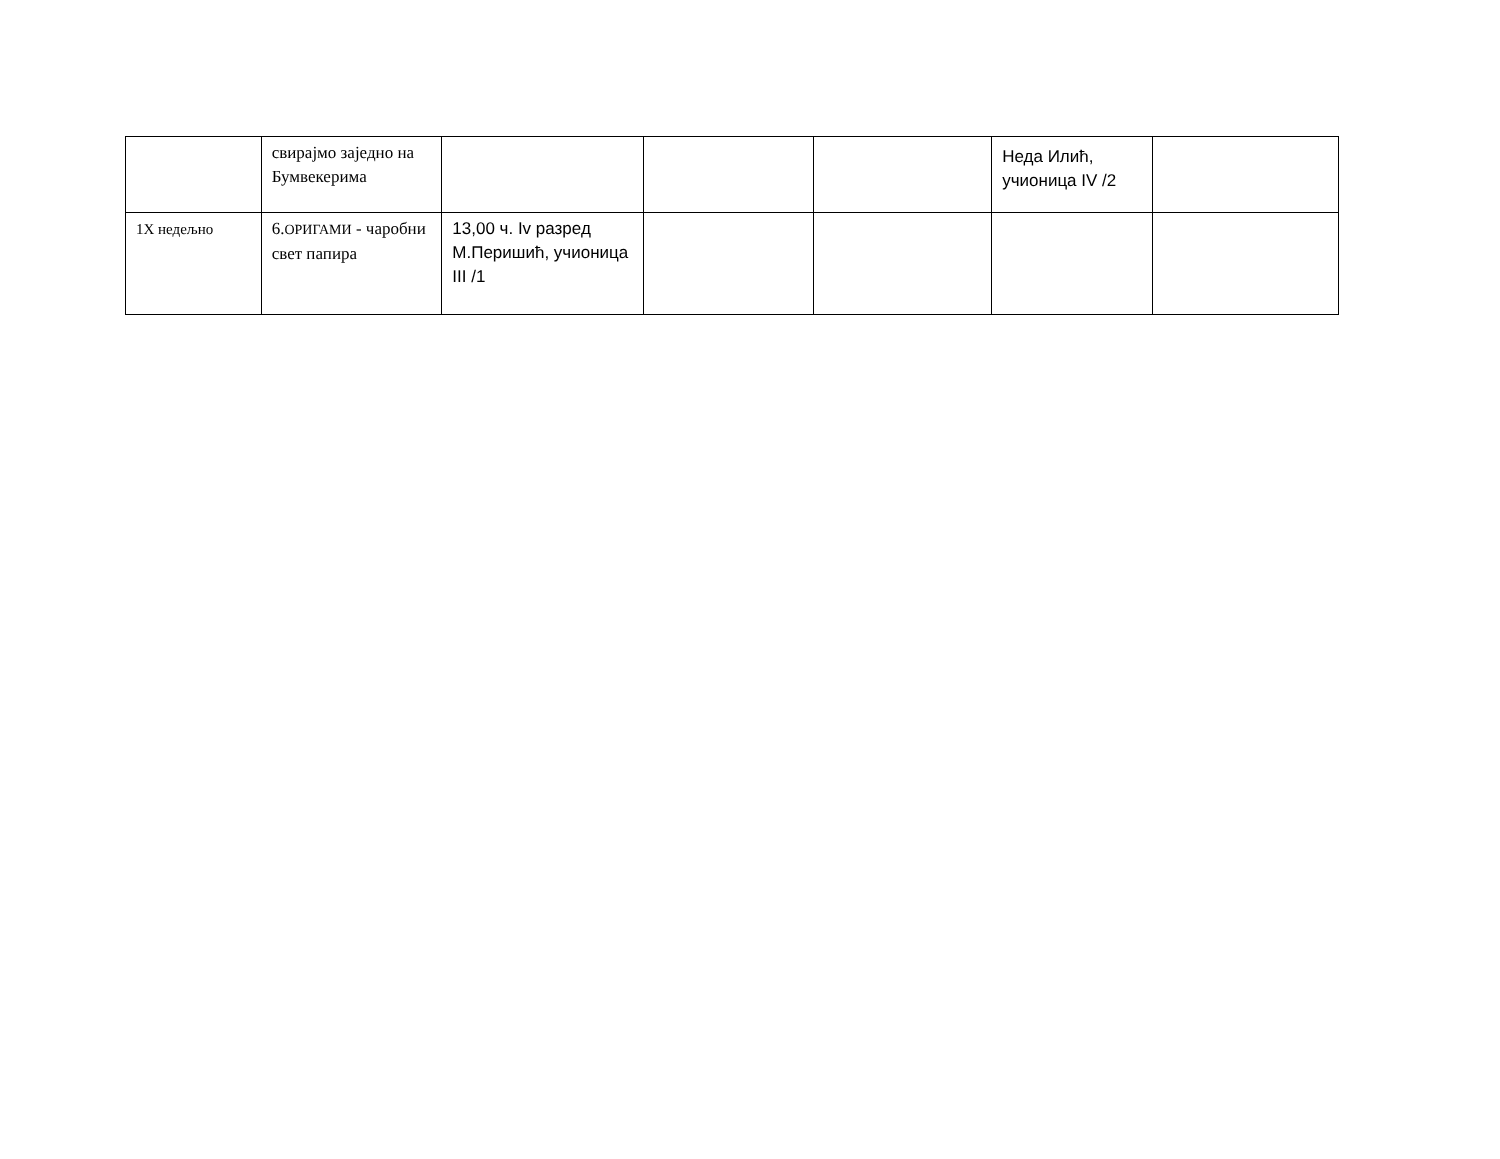| | свирајмо заједно на Бумвекерима | | | | Неда Илић, учионица IV /2 | |
| 1X недељно | 6. ОРИГАМИ - чаробни свет папира | 13,00 ч. Iv разред М.Перишић, учионица III /1 | | | | |